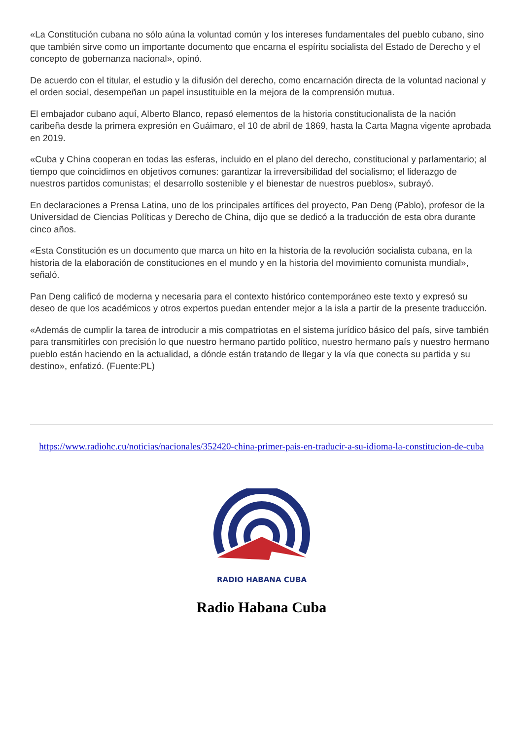«La Constitución cubana no sólo aúna la voluntad común y los intereses fundamentales del pueblo cubano, sino que también sirve como un importante documento que encarna el espíritu socialista del Estado de Derecho y el concepto de gobernanza nacional», opinó.
De acuerdo con el titular, el estudio y la difusión del derecho, como encarnación directa de la voluntad nacional y el orden social, desempeñan un papel insustituible en la mejora de la comprensión mutua.
El embajador cubano aquí, Alberto Blanco, repasó elementos de la historia constitucionalista de la nación caribeña desde la primera expresión en Guáimaro, el 10 de abril de 1869, hasta la Carta Magna vigente aprobada en 2019.
«Cuba y China cooperan en todas las esferas, incluido en el plano del derecho, constitucional y parlamentario; al tiempo que coincidimos en objetivos comunes: garantizar la irreversibilidad del socialismo; el liderazgo de nuestros partidos comunistas; el desarrollo sostenible y el bienestar de nuestros pueblos», subrayó.
En declaraciones a Prensa Latina, uno de los principales artífices del proyecto, Pan Deng (Pablo), profesor de la Universidad de Ciencias Políticas y Derecho de China, dijo que se dedicó a la traducción de esta obra durante cinco años.
«Esta Constitución es un documento que marca un hito en la historia de la revolución socialista cubana, en la historia de la elaboración de constituciones en el mundo y en la historia del movimiento comunista mundial», señaló.
Pan Deng calificó de moderna y necesaria para el contexto histórico contemporáneo este texto y expresó su deseo de que los académicos y otros expertos puedan entender mejor a la isla a partir de la presente traducción.
«Además de cumplir la tarea de introducir a mis compatriotas en el sistema jurídico básico del país, sirve también para transmitirles con precisión lo que nuestro hermano partido político, nuestro hermano país y nuestro hermano pueblo están haciendo en la actualidad, a dónde están tratando de llegar y la vía que conecta su partida y su destino», enfatizó. (Fuente:PL)
https://www.radiohc.cu/noticias/nacionales/352420-china-primer-pais-en-traducir-a-su-idioma-la-constitucion-de-cuba
RADIO HABANA CUBA
Radio Habana Cuba